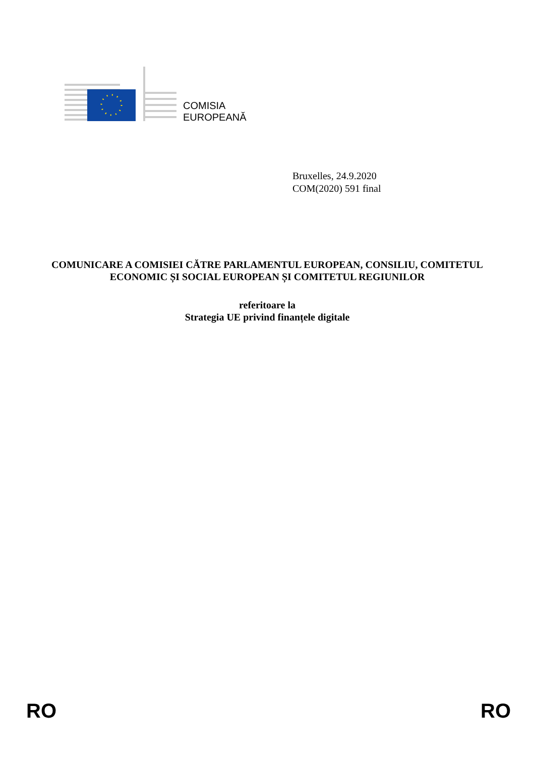COMISIA
EUROPEANĂ
Bruxelles, 24.9.2020
COM(2020) 591 final
COMUNICARE A COMISIEI CĂTRE PARLAMENTUL EUROPEAN, CONSILIU, COMITETUL ECONOMIC ȘI SOCIAL EUROPEAN ȘI COMITETUL REGIUNILOR
referitoare la
Strategia UE privind finanțele digitale
RO RO